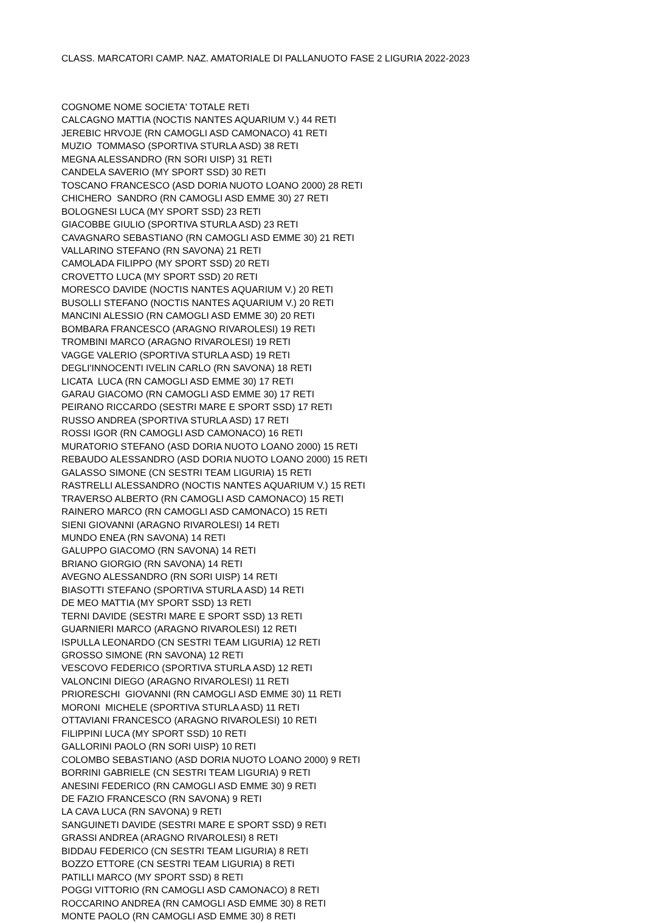CLASS. MARCATORI CAMP. NAZ. AMATORIALE DI PALLANUOTO FASE 2 LIGURIA 2022-2023
COGNOME NOME SOCIETA' TOTALE RETI
CALCAGNO MATTIA (NOCTIS NANTES AQUARIUM V.) 44 RETI
JEREBIC HRVOJE (RN CAMOGLI ASD CAMONACO) 41 RETI
MUZIO TOMMASO (SPORTIVA STURLA ASD) 38 RETI
MEGNA ALESSANDRO (RN SORI UISP) 31 RETI
CANDELA SAVERIO (MY SPORT SSD) 30 RETI
TOSCANO FRANCESCO (ASD DORIA NUOTO LOANO 2000) 28 RETI
CHICHERO SANDRO (RN CAMOGLI ASD EMME 30) 27 RETI
BOLOGNESI LUCA (MY SPORT SSD) 23 RETI
GIACOBBE GIULIO (SPORTIVA STURLA ASD) 23 RETI
CAVAGNARO SEBASTIANO (RN CAMOGLI ASD EMME 30) 21 RETI
VALLARINO STEFANO (RN SAVONA) 21 RETI
CAMOLADA FILIPPO (MY SPORT SSD) 20 RETI
CROVETTO LUCA (MY SPORT SSD) 20 RETI
MORESCO DAVIDE (NOCTIS NANTES AQUARIUM V.) 20 RETI
BUSOLLI STEFANO (NOCTIS NANTES AQUARIUM V.) 20 RETI
MANCINI ALESSIO (RN CAMOGLI ASD EMME 30) 20 RETI
BOMBARA FRANCESCO (ARAGNO RIVAROLESI) 19 RETI
TROMBINI MARCO (ARAGNO RIVAROLESI) 19 RETI
VAGGE VALERIO (SPORTIVA STURLA ASD) 19 RETI
DEGLI'INNOCENTI IVELIN CARLO (RN SAVONA) 18 RETI
LICATA LUCA (RN CAMOGLI ASD EMME 30) 17 RETI
GARAU GIACOMO (RN CAMOGLI ASD EMME 30) 17 RETI
PEIRANO RICCARDO (SESTRI MARE E SPORT SSD) 17 RETI
RUSSO ANDREA (SPORTIVA STURLA ASD) 17 RETI
ROSSI IGOR (RN CAMOGLI ASD CAMONACO) 16 RETI
MURATORIO STEFANO (ASD DORIA NUOTO LOANO 2000) 15 RETI
REBAUDO ALESSANDRO (ASD DORIA NUOTO LOANO 2000) 15 RETI
GALASSO SIMONE (CN SESTRI TEAM LIGURIA) 15 RETI
RASTRELLI ALESSANDRO (NOCTIS NANTES AQUARIUM V.) 15 RETI
TRAVERSO ALBERTO (RN CAMOGLI ASD CAMONACO) 15 RETI
RAINERO MARCO (RN CAMOGLI ASD CAMONACO) 15 RETI
SIENI GIOVANNI (ARAGNO RIVAROLESI) 14 RETI
MUNDO ENEA (RN SAVONA) 14 RETI
GALUPPO GIACOMO (RN SAVONA) 14 RETI
BRIANO GIORGIO (RN SAVONA) 14 RETI
AVEGNO ALESSANDRO (RN SORI UISP) 14 RETI
BIASOTTI STEFANO (SPORTIVA STURLA ASD) 14 RETI
DE MEO MATTIA (MY SPORT SSD) 13 RETI
TERNI DAVIDE (SESTRI MARE E SPORT SSD) 13 RETI
GUARNIERI MARCO (ARAGNO RIVAROLESI) 12 RETI
ISPULLA LEONARDO (CN SESTRI TEAM LIGURIA) 12 RETI
GROSSO SIMONE (RN SAVONA) 12 RETI
VESCOVO FEDERICO (SPORTIVA STURLA ASD) 12 RETI
VALONCINI DIEGO (ARAGNO RIVAROLESI) 11 RETI
PRIORESCHI GIOVANNI (RN CAMOGLI ASD EMME 30) 11 RETI
MORONI MICHELE (SPORTIVA STURLA ASD) 11 RETI
OTTAVIANI FRANCESCO (ARAGNO RIVAROLESI) 10 RETI
FILIPPINI LUCA (MY SPORT SSD) 10 RETI
GALLORINI PAOLO (RN SORI UISP) 10 RETI
COLOMBO SEBASTIANO (ASD DORIA NUOTO LOANO 2000) 9 RETI
BORRINI GABRIELE (CN SESTRI TEAM LIGURIA) 9 RETI
ANESINI FEDERICO (RN CAMOGLI ASD EMME 30) 9 RETI
DE FAZIO FRANCESCO (RN SAVONA) 9 RETI
LA CAVA LUCA (RN SAVONA) 9 RETI
SANGUINETI DAVIDE (SESTRI MARE E SPORT SSD) 9 RETI
GRASSI ANDREA (ARAGNO RIVAROLESI) 8 RETI
BIDDAU FEDERICO (CN SESTRI TEAM LIGURIA) 8 RETI
BOZZO ETTORE (CN SESTRI TEAM LIGURIA) 8 RETI
PATILLI MARCO (MY SPORT SSD) 8 RETI
POGGI VITTORIO (RN CAMOGLI ASD CAMONACO) 8 RETI
ROCCARINO ANDREA (RN CAMOGLI ASD EMME 30) 8 RETI
MONTE PAOLO (RN CAMOGLI ASD EMME 30) 8 RETI